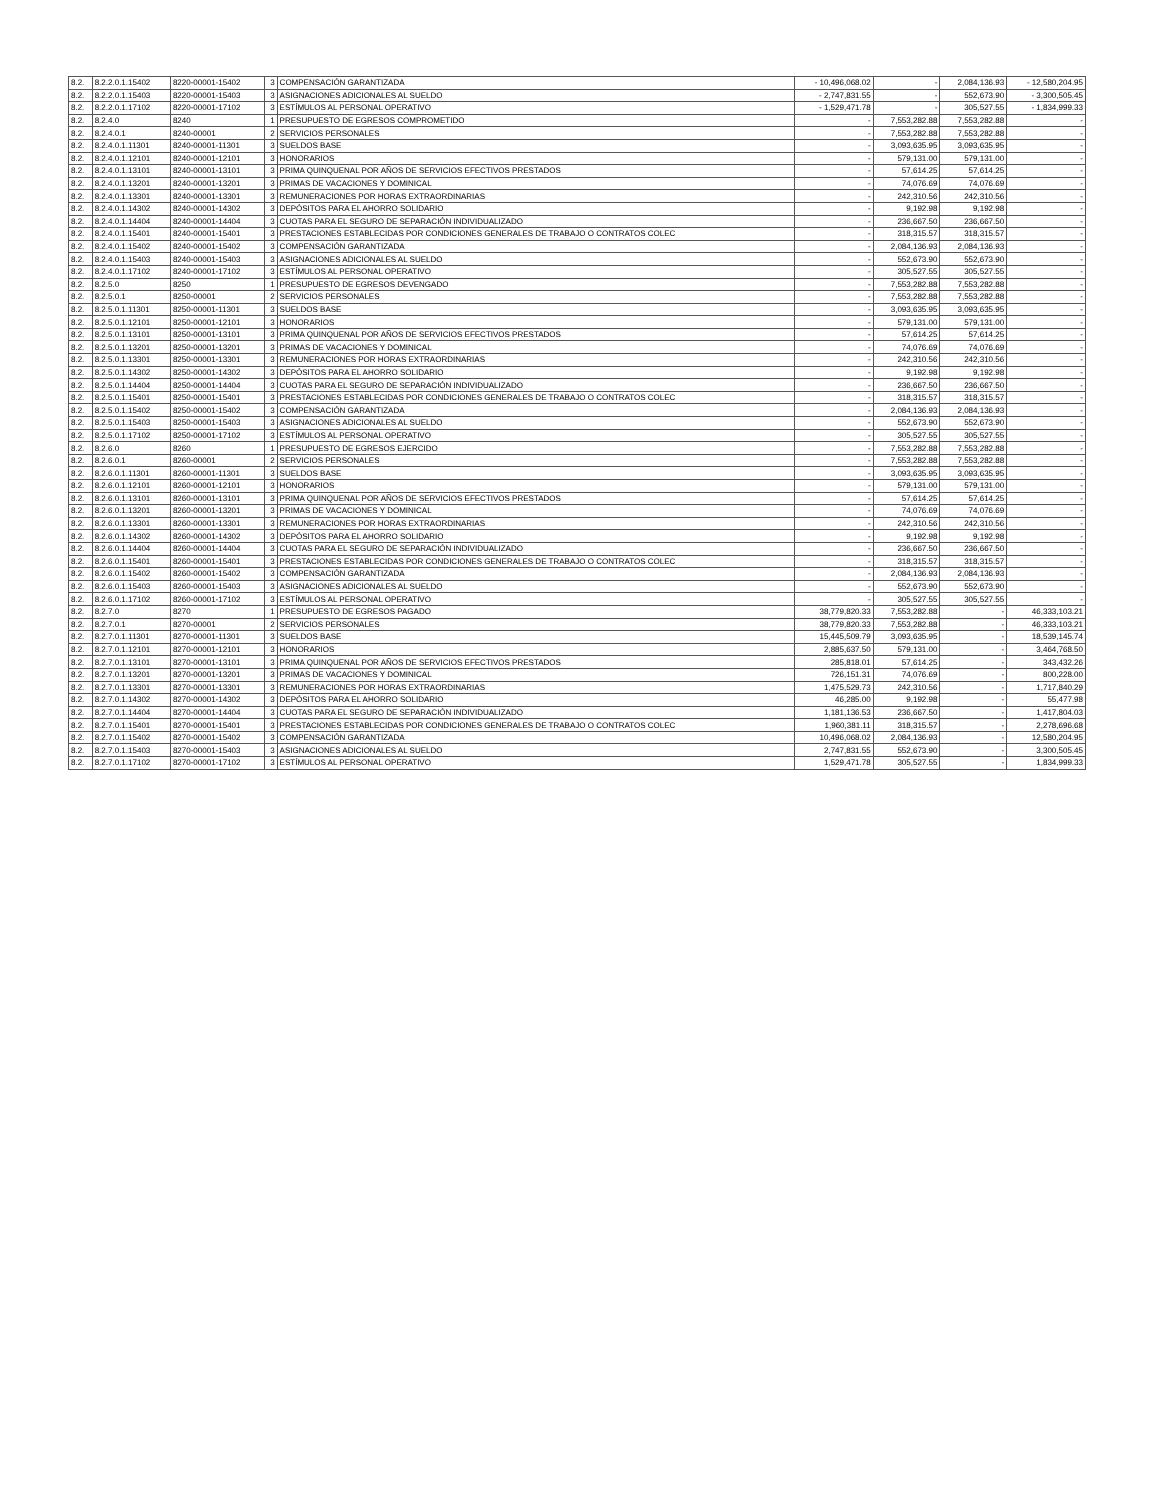| 8.2. | 8.2.2.0.1.15402 | 8220-00001-15402 | 3 | COMPENSACIÓN GARANTIZADA | - 10,496,068.02 | - | 2,084,136.93 | - 12,580,204.95 |
| 8.2. | 8.2.2.0.1.15403 | 8220-00001-15403 | 3 | ASIGNACIONES ADICIONALES AL SUELDO | - 2,747,831.55 | - | 552,673.90 | - 3,300,505.45 |
| 8.2. | 8.2.2.0.1.17102 | 8220-00001-17102 | 3 | ESTÍMULOS AL PERSONAL OPERATIVO | - 1,529,471.78 | - | 305,527.55 | - 1,834,999.33 |
| 8.2. | 8.2.4.0 | 8240 | 1 | PRESUPUESTO DE EGRESOS COMPROMETIDO | - | 7,553,282.88 | 7,553,282.88 | - |
| 8.2. | 8.2.4.0.1 | 8240-00001 | 2 | SERVICIOS PERSONALES | - | 7,553,282.88 | 7,553,282.88 | - |
| 8.2. | 8.2.4.0.1.11301 | 8240-00001-11301 | 3 | SUELDOS BASE | - | 3,093,635.95 | 3,093,635.95 | - |
| 8.2. | 8.2.4.0.1.12101 | 8240-00001-12101 | 3 | HONORARIOS | - | 579,131.00 | 579,131.00 | - |
| 8.2. | 8.2.4.0.1.13101 | 8240-00001-13101 | 3 | PRIMA QUINQUENAL POR AÑOS DE SERVICIOS EFECTIVOS PRESTADOS | - | 57,614.25 | 57,614.25 | - |
| 8.2. | 8.2.4.0.1.13201 | 8240-00001-13201 | 3 | PRIMAS DE VACACIONES Y DOMINICAL | - | 74,076.69 | 74,076.69 | - |
| 8.2. | 8.2.4.0.1.13301 | 8240-00001-13301 | 3 | REMUNERACIONES POR HORAS EXTRAORDINARIAS | - | 242,310.56 | 242,310.56 | - |
| 8.2. | 8.2.4.0.1.14302 | 8240-00001-14302 | 3 | DEPÓSITOS PARA EL AHORRO SOLIDARIO | - | 9,192.98 | 9,192.98 | - |
| 8.2. | 8.2.4.0.1.14404 | 8240-00001-14404 | 3 | CUOTAS PARA EL SEGURO DE SEPARACIÓN INDIVIDUALIZADO | - | 236,667.50 | 236,667.50 | - |
| 8.2. | 8.2.4.0.1.15401 | 8240-00001-15401 | 3 | PRESTACIONES ESTABLECIDAS POR CONDICIONES GENERALES DE TRABAJO O CONTRATOS COLEC | - | 318,315.57 | 318,315.57 | - |
| 8.2. | 8.2.4.0.1.15402 | 8240-00001-15402 | 3 | COMPENSACIÓN GARANTIZADA | - | 2,084,136.93 | 2,084,136.93 | - |
| 8.2. | 8.2.4.0.1.15403 | 8240-00001-15403 | 3 | ASIGNACIONES ADICIONALES AL SUELDO | - | 552,673.90 | 552,673.90 | - |
| 8.2. | 8.2.4.0.1.17102 | 8240-00001-17102 | 3 | ESTÍMULOS AL PERSONAL OPERATIVO | - | 305,527.55 | 305,527.55 | - |
| 8.2. | 8.2.5.0 | 8250 | 1 | PRESUPUESTO DE EGRESOS DEVENGADO | - | 7,553,282.88 | 7,553,282.88 | - |
| 8.2. | 8.2.5.0.1 | 8250-00001 | 2 | SERVICIOS PERSONALES | - | 7,553,282.88 | 7,553,282.88 | - |
| 8.2. | 8.2.5.0.1.11301 | 8250-00001-11301 | 3 | SUELDOS BASE | - | 3,093,635.95 | 3,093,635.95 | - |
| 8.2. | 8.2.5.0.1.12101 | 8250-00001-12101 | 3 | HONORARIOS | - | 579,131.00 | 579,131.00 | - |
| 8.2. | 8.2.5.0.1.13101 | 8250-00001-13101 | 3 | PRIMA QUINQUENAL POR AÑOS DE SERVICIOS EFECTIVOS PRESTADOS | - | 57,614.25 | 57,614.25 | - |
| 8.2. | 8.2.5.0.1.13201 | 8250-00001-13201 | 3 | PRIMAS DE VACACIONES Y DOMINICAL | - | 74,076.69 | 74,076.69 | - |
| 8.2. | 8.2.5.0.1.13301 | 8250-00001-13301 | 3 | REMUNERACIONES POR HORAS EXTRAORDINARIAS | - | 242,310.56 | 242,310.56 | - |
| 8.2. | 8.2.5.0.1.14302 | 8250-00001-14302 | 3 | DEPÓSITOS PARA EL AHORRO SOLIDARIO | - | 9,192.98 | 9,192.98 | - |
| 8.2. | 8.2.5.0.1.14404 | 8250-00001-14404 | 3 | CUOTAS PARA EL SEGURO DE SEPARACIÓN INDIVIDUALIZADO | - | 236,667.50 | 236,667.50 | - |
| 8.2. | 8.2.5.0.1.15401 | 8250-00001-15401 | 3 | PRESTACIONES ESTABLECIDAS POR CONDICIONES GENERALES DE TRABAJO O CONTRATOS COLEC | - | 318,315.57 | 318,315.57 | - |
| 8.2. | 8.2.5.0.1.15402 | 8250-00001-15402 | 3 | COMPENSACIÓN GARANTIZADA | - | 2,084,136.93 | 2,084,136.93 | - |
| 8.2. | 8.2.5.0.1.15403 | 8250-00001-15403 | 3 | ASIGNACIONES ADICIONALES AL SUELDO | - | 552,673.90 | 552,673.90 | - |
| 8.2. | 8.2.5.0.1.17102 | 8250-00001-17102 | 3 | ESTÍMULOS AL PERSONAL OPERATIVO | - | 305,527.55 | 305,527.55 | - |
| 8.2. | 8.2.6.0 | 8260 | 1 | PRESUPUESTO DE EGRESOS EJERCIDO | - | 7,553,282.88 | 7,553,282.88 | - |
| 8.2. | 8.2.6.0.1 | 8260-00001 | 2 | SERVICIOS PERSONALES | - | 7,553,282.88 | 7,553,282.88 | - |
| 8.2. | 8.2.6.0.1.11301 | 8260-00001-11301 | 3 | SUELDOS BASE | - | 3,093,635.95 | 3,093,635.95 | - |
| 8.2. | 8.2.6.0.1.12101 | 8260-00001-12101 | 3 | HONORARIOS | - | 579,131.00 | 579,131.00 | - |
| 8.2. | 8.2.6.0.1.13101 | 8260-00001-13101 | 3 | PRIMA QUINQUENAL POR AÑOS DE SERVICIOS EFECTIVOS PRESTADOS | - | 57,614.25 | 57,614.25 | - |
| 8.2. | 8.2.6.0.1.13201 | 8260-00001-13201 | 3 | PRIMAS DE VACACIONES Y DOMINICAL | - | 74,076.69 | 74,076.69 | - |
| 8.2. | 8.2.6.0.1.13301 | 8260-00001-13301 | 3 | REMUNERACIONES POR HORAS EXTRAORDINARIAS | - | 242,310.56 | 242,310.56 | - |
| 8.2. | 8.2.6.0.1.14302 | 8260-00001-14302 | 3 | DEPÓSITOS PARA EL AHORRO SOLIDARIO | - | 9,192.98 | 9,192.98 | - |
| 8.2. | 8.2.6.0.1.14404 | 8260-00001-14404 | 3 | CUOTAS PARA EL SEGURO DE SEPARACIÓN INDIVIDUALIZADO | - | 236,667.50 | 236,667.50 | - |
| 8.2. | 8.2.6.0.1.15401 | 8260-00001-15401 | 3 | PRESTACIONES ESTABLECIDAS POR CONDICIONES GENERALES DE TRABAJO O CONTRATOS COLEC | - | 318,315.57 | 318,315.57 | - |
| 8.2. | 8.2.6.0.1.15402 | 8260-00001-15402 | 3 | COMPENSACIÓN GARANTIZADA | - | 2,084,136.93 | 2,084,136.93 | - |
| 8.2. | 8.2.6.0.1.15403 | 8260-00001-15403 | 3 | ASIGNACIONES ADICIONALES AL SUELDO | - | 552,673.90 | 552,673.90 | - |
| 8.2. | 8.2.6.0.1.17102 | 8260-00001-17102 | 3 | ESTÍMULOS AL PERSONAL OPERATIVO | - | 305,527.55 | 305,527.55 | - |
| 8.2. | 8.2.7.0 | 8270 | 1 | PRESUPUESTO DE EGRESOS PAGADO | 38,779,820.33 | 7,553,282.88 | - | 46,333,103.21 |
| 8.2. | 8.2.7.0.1 | 8270-00001 | 2 | SERVICIOS PERSONALES | 38,779,820.33 | 7,553,282.88 | - | 46,333,103.21 |
| 8.2. | 8.2.7.0.1.11301 | 8270-00001-11301 | 3 | SUELDOS BASE | 15,445,509.79 | 3,093,635.95 | - | 18,539,145.74 |
| 8.2. | 8.2.7.0.1.12101 | 8270-00001-12101 | 3 | HONORARIOS | 2,885,637.50 | 579,131.00 | - | 3,464,768.50 |
| 8.2. | 8.2.7.0.1.13101 | 8270-00001-13101 | 3 | PRIMA QUINQUENAL POR AÑOS DE SERVICIOS EFECTIVOS PRESTADOS | 285,818.01 | 57,614.25 | - | 343,432.26 |
| 8.2. | 8.2.7.0.1.13201 | 8270-00001-13201 | 3 | PRIMAS DE VACACIONES Y DOMINICAL | 726,151.31 | 74,076.69 | - | 800,228.00 |
| 8.2. | 8.2.7.0.1.13301 | 8270-00001-13301 | 3 | REMUNERACIONES POR HORAS EXTRAORDINARIAS | 1,475,529.73 | 242,310.56 | - | 1,717,840.29 |
| 8.2. | 8.2.7.0.1.14302 | 8270-00001-14302 | 3 | DEPÓSITOS PARA EL AHORRO SOLIDARIO | 46,285.00 | 9,192.98 | - | 55,477.98 |
| 8.2. | 8.2.7.0.1.14404 | 8270-00001-14404 | 3 | CUOTAS PARA EL SEGURO DE SEPARACIÓN INDIVIDUALIZADO | 1,181,136.53 | 236,667.50 | - | 1,417,804.03 |
| 8.2. | 8.2.7.0.1.15401 | 8270-00001-15401 | 3 | PRESTACIONES ESTABLECIDAS POR CONDICIONES GENERALES DE TRABAJO O CONTRATOS COLEC | 1,960,381.11 | 318,315.57 | - | 2,278,696.68 |
| 8.2. | 8.2.7.0.1.15402 | 8270-00001-15402 | 3 | COMPENSACIÓN GARANTIZADA | 10,496,068.02 | 2,084,136.93 | - | 12,580,204.95 |
| 8.2. | 8.2.7.0.1.15403 | 8270-00001-15403 | 3 | ASIGNACIONES ADICIONALES AL SUELDO | 2,747,831.55 | 552,673.90 | - | 3,300,505.45 |
| 8.2. | 8.2.7.0.1.17102 | 8270-00001-17102 | 3 | ESTÍMULOS AL PERSONAL OPERATIVO | 1,529,471.78 | 305,527.55 | - | 1,834,999.33 |